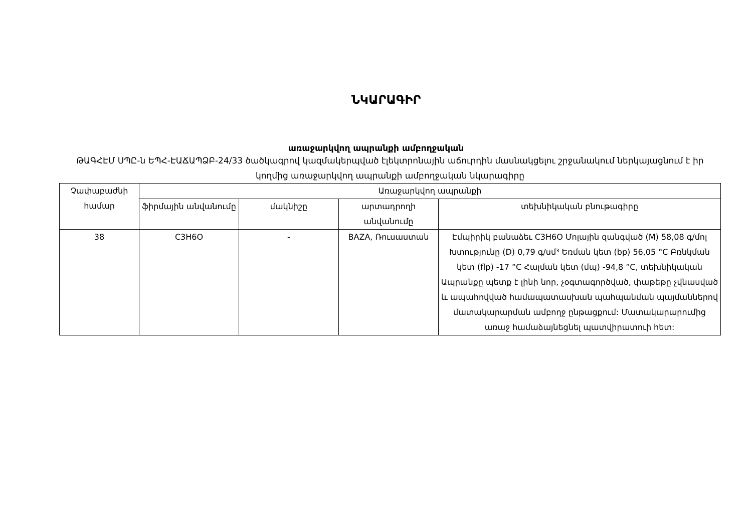ՆԿԱՐԱԳԻՐ
առաջարկվող ապրանքի ամբողջական
ԹԱԳՀԷՄ ՍՊԸ-ն ԵՊՀ-ԷԱՃԱՊՁԲ-24/33 ծածկագրով կազմակերպված էլեկտրոնային աճուրդին մասնակցելու շրջանակում ներկայացնում է իր կողմից առաջարկվող ապրանքի ամբողջական նկարագիրը
| Չափաբաժնի համար | Առաջարկվող ապրանքի | | | |
| --- | --- | --- | --- | --- |
| | ֆիրմային անվանումը | մակնիշը | արտադրողի անվանումը | տեխնիկական բնութագիրը |
| 38 | C3H6O | - | BAZA, Ռուսաստան | Էմպիրիկ բանաձեւ C3H6O Մոլային զանգված (M) 58,08 գ/մոլ Խտությունը (D) 0,79 գ/սմ³ Եռման կետ (bp) 56,05 °C Բռնկման կետ (flp) -17 °C Հալման կետ (մպ) -94,8 °C, տեխնիկական Ապրանքը պետք է լինի նոր, չօգտագործված, փաթեթը չվնասված և ապահովված համապատասխան պահպանման պայմաններով մատակարարման ամբողջ ընթացքում: Մատակարարումից առաջ համաձայնեցնել պատվիրատուի հետ: |